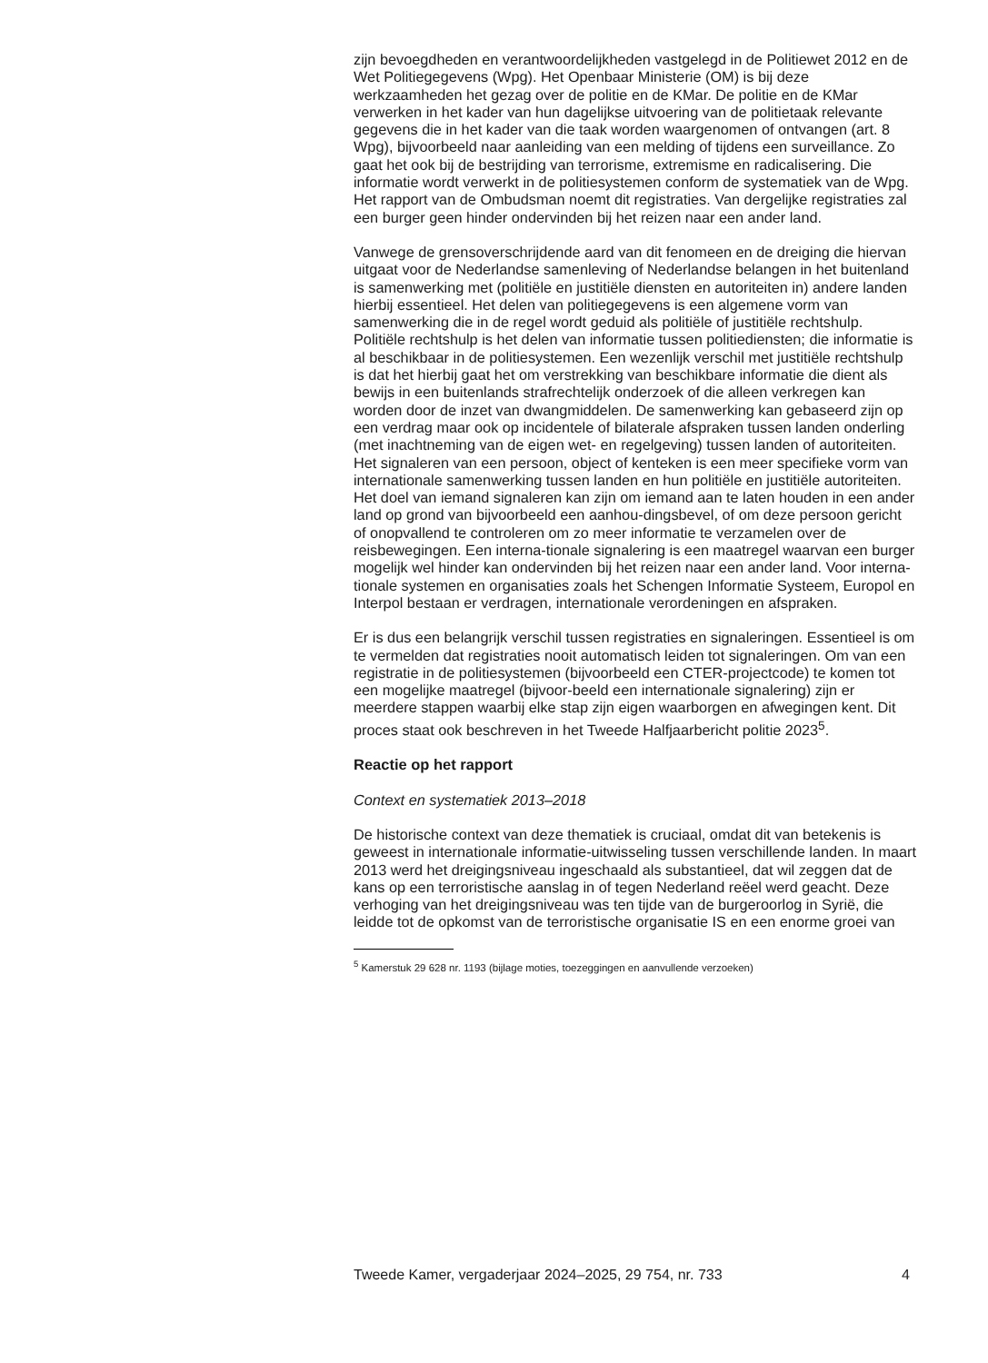zijn bevoegdheden en verantwoordelijkheden vastgelegd in de Politiewet 2012 en de Wet Politiegegevens (Wpg). Het Openbaar Ministerie (OM) is bij deze werkzaamheden het gezag over de politie en de KMar. De politie en de KMar verwerken in het kader van hun dagelijkse uitvoering van de politietaak relevante gegevens die in het kader van die taak worden waargenomen of ontvangen (art. 8 Wpg), bijvoorbeeld naar aanleiding van een melding of tijdens een surveillance. Zo gaat het ook bij de bestrijding van terrorisme, extremisme en radicalisering. Die informatie wordt verwerkt in de politiesystemen conform de systematiek van de Wpg. Het rapport van de Ombudsman noemt dit registraties. Van dergelijke registraties zal een burger geen hinder ondervinden bij het reizen naar een ander land.
Vanwege de grensoverschrijdende aard van dit fenomeen en de dreiging die hiervan uitgaat voor de Nederlandse samenleving of Nederlandse belangen in het buitenland is samenwerking met (politiële en justitiële diensten en autoriteiten in) andere landen hierbij essentieel. Het delen van politiegegevens is een algemene vorm van samenwerking die in de regel wordt geduid als politiële of justitiële rechtshulp. Politiële rechtshulp is het delen van informatie tussen politiediensten; die informatie is al beschikbaar in de politiesystemen. Een wezenlijk verschil met justitiële rechtshulp is dat het hierbij gaat het om verstrekking van beschikbare informatie die dient als bewijs in een buitenlands strafrechtelijk onderzoek of die alleen verkregen kan worden door de inzet van dwangmiddelen. De samenwerking kan gebaseerd zijn op een verdrag maar ook op incidentele of bilaterale afspraken tussen landen onderling (met inachtneming van de eigen wet- en regelgeving) tussen landen of autoriteiten. Het signaleren van een persoon, object of kenteken is een meer specifieke vorm van internationale samenwerking tussen landen en hun politiële en justitiële autoriteiten. Het doel van iemand signaleren kan zijn om iemand aan te laten houden in een ander land op grond van bijvoorbeeld een aanhou-dingsbevel, of om deze persoon gericht of onopvallend te controleren om zo meer informatie te verzamelen over de reisbewegingen. Een interna-tionale signalering is een maatregel waarvan een burger mogelijk wel hinder kan ondervinden bij het reizen naar een ander land. Voor interna-tionale systemen en organisaties zoals het Schengen Informatie Systeem, Europol en Interpol bestaan er verdragen, internationale verordeningen en afspraken.
Er is dus een belangrijk verschil tussen registraties en signaleringen. Essentieel is om te vermelden dat registraties nooit automatisch leiden tot signaleringen. Om van een registratie in de politiesystemen (bijvoorbeeld een CTER-projectcode) te komen tot een mogelijke maatregel (bijvoor-beeld een internationale signalering) zijn er meerdere stappen waarbij elke stap zijn eigen waarborgen en afwegingen kent. Dit proces staat ook beschreven in het Tweede Halfjaarbericht politie 2023<sup>5</sup>.
Reactie op het rapport
Context en systematiek 2013–2018
De historische context van deze thematiek is cruciaal, omdat dit van betekenis is geweest in internationale informatie-uitwisseling tussen verschillende landen. In maart 2013 werd het dreigingsniveau ingeschaald als substantieel, dat wil zeggen dat de kans op een terroristische aanslag in of tegen Nederland reëel werd geacht. Deze verhoging van het dreigingsniveau was ten tijde van de burgeroorlog in Syrië, die leidde tot de opkomst van de terroristische organisatie IS en een enorme groei van
<sup>5</sup> Kamerstuk 29 628 nr. 1193 (bijlage moties, toezeggingen en aanvullende verzoeken)
Tweede Kamer, vergaderjaar 2024–2025, 29 754, nr. 733 4